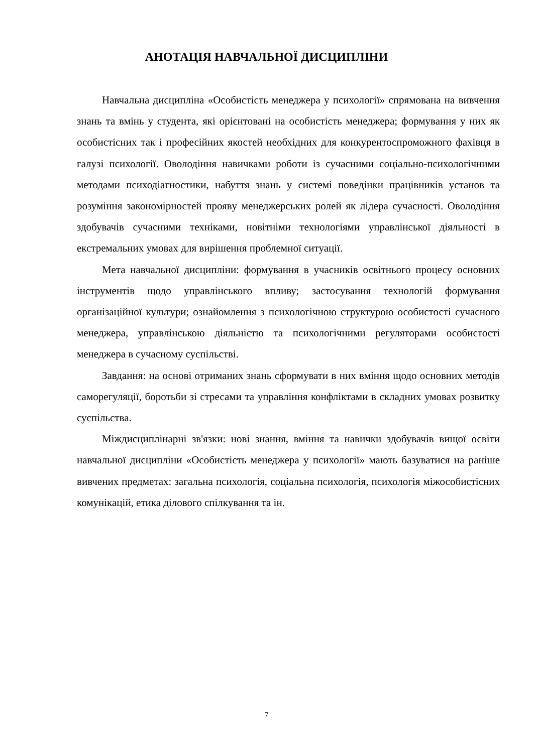АНОТАЦІЯ НАВЧАЛЬНОЇ ДИСЦИПЛІНИ
Навчальна дисципліна «Особистість менеджера у психології» спрямована на вивчення знань та вмінь у студента, які орієнтовані на особистість менеджера; формування у них як особистісних так і професійних якостей необхідних для конкурентоспроможного фахівця в галузі психології. Оволодіння навичками роботи із сучасними соціально-психологічними методами психодіагностики, набуття знань у системі поведінки працівників установ та розуміння закономірностей проявy менеджерських ролей як лідера сучасності. Оволодіння здобувачів сучасними техніками, новітніми технологіями управлінської діяльності в екстремальних умовах для вирішення проблемної ситуації.
Мета навчальної дисципліни: формування в учасників освітнього процесу основних інструментів щодо управлінського впливу; застосування технологій формування організаційної культури; ознайомлення з психологічною структурою особистості сучасного менеджера, управлінською діяльністю та психологічними регуляторами особистості менеджера в сучасному суспільстві.
Завдання: на основі отриманих знань сформувати в них вміння щодо основних методів саморегуляції, боротьби зі стресами та управління конфліктами в складних умовах розвитку суспільства.
Міждисциплінарні зв'язки: нові знання, вміння та навички здобувачів вищої освіти навчальної дисципліни «Особистість менеджера у психології» мають базуватися на раніше вивчених предметах: загальна психологія, соціальна психологія, психологія міжособистісних комунікацій, етика ділового спілкування та ін.
7